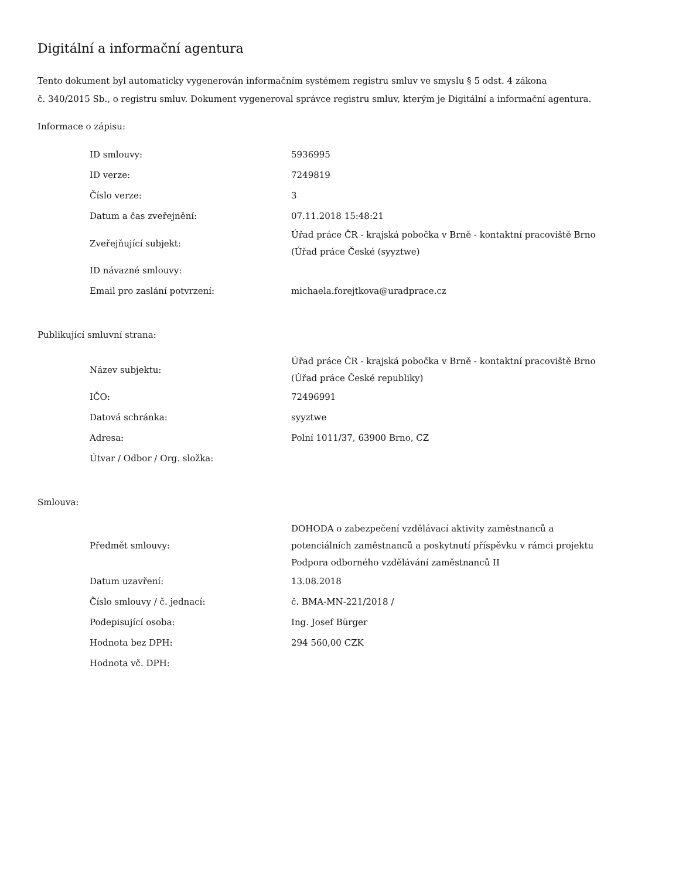Digitální a informační agentura
Tento dokument byl automaticky vygenerován informačním systémem registru smluv ve smyslu § 5 odst. 4 zákona
č. 340/2015 Sb., o registru smluv. Dokument vygeneroval správce registru smluv, kterým je Digitální a informační agentura.
Informace o zápisu:
| ID smlouvy: | 5936995 |
| ID verze: | 7249819 |
| Číslo verze: | 3 |
| Datum a čas zveřejnění: | 07.11.2018 15:48:21 |
| Zveřejňující subjekt: | Úřad práce ČR - krajská pobočka v Brně - kontaktní pracoviště Brno (Úřad práce České (syyztwe) |
| ID návazné smlouvy: | |
| Email pro zaslání potvrzení: | michaela.forejtkova@uradprace.cz |
Publikující smluvní strana:
| Název subjektu: | Úřad práce ČR - krajská pobočka v Brně - kontaktní pracoviště Brno (Úřad práce České republiky) |
| IČO: | 72496991 |
| Datová schránka: | syyztwe |
| Adresa: | Polní 1011/37, 63900 Brno, CZ |
| Útvar / Odbor / Org. složka: | |
Smlouva:
| Předmět smlouvy: | DOHODA o zabezpečení vzdělávací aktivity zaměstnanců a potenciálních zaměstnanců a poskytnutí příspěvku v rámci projektu Podpora odborného vzdělávání zaměstnanců II |
| Datum uzavření: | 13.08.2018 |
| Číslo smlouvy / č. jednací: | č. BMA-MN-221/2018 / |
| Podepisující osoba: | Ing. Josef Bürger |
| Hodnota bez DPH: | 294 560,00 CZK |
| Hodnota vč. DPH: | |